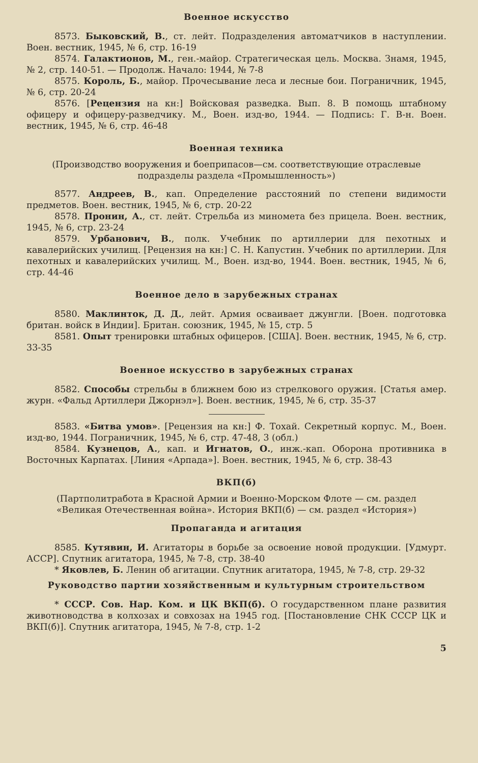Военное искусство
8573. Быковский, В., ст. лейт. Подразделения автоматчиков в наступлении. Воен. вестник, 1945, № 6, стр. 16-19
8574. Галактионов, М., ген.-майор. Стратегическая цель. Москва. Знамя, 1945, № 2, стр. 140-51. — Продолж. Начало: 1944, № 7-8
8575. Король, Б., майор. Прочесывание леса и лесные бои. Пограничник, 1945, № 6, стр. 20-24
8576. [Рецензия на кн:] Войсковая разведка. Вып. 8. В помощь штабному офицеру и офицеру-разведчику. М., Воен. изд-во, 1944. — Подпись: Г. В-н. Воен. вестник, 1945, № 6, стр. 46-48
Военная техника
(Производство вооружения и боеприпасов—см. соответствующие отраслевые подразделы раздела «Промышленность»)
8577. Андреев, В., кап. Определение расстояний по степени видимости предметов. Воен. вестник, 1945, № 6, стр. 20-22
8578. Пронин, А., ст. лейт. Стрельба из миномета без прицела. Воен. вестник, 1945, № 6, стр. 23-24
8579. Урбанович, В., полк. Учебник по артиллерии для пехотных и кавалерийских училищ. [Рецензия на кн:] С. Н. Капустин. Учебник по артиллерии. Для пехотных и кавалерийских училищ. М., Воен. изд-во, 1944. Воен. вестник, 1945, № 6, стр. 44-46
Военное дело в зарубежных странах
8580. Маклинток, Д. Д., лейт. Армия осваивает джунгли. [Воен. подготовка британ. войск в Индии]. Британ. союзник, 1945, № 15, стр. 5
8581. Опыт тренировки штабных офицеров. [США]. Воен. вестник, 1945, № 6, стр. 33-35
Военное искусство в зарубежных странах
8582. Способы стрельбы в ближнем бою из стрелкового оружия. [Статья амер. журн. «Фальд Артиллери Джорнэл»]. Воен. вестник, 1945, № 6, стр. 35-37
8583. «Битва умов». [Рецензия на кн:] Ф. Тохай. Секретный корпус. М., Воен. изд-во, 1944. Пограничник, 1945, № 6, стр. 47-48, 3 (обл.)
8584. Кузнецов, А., кап. и Игнатов, О., инж.-кап. Оборона противника в Восточных Карпатах. [Линия «Арпада»]. Воен. вестник, 1945, № 6, стр. 38-43
ВКП(б)
(Партполитработа в Красной Армии и Военно-Морском Флоте — см. раздел «Великая Отечественная война». История ВКП(б) — см. раздел «История»)
Пропаганда и агитация
8585. Кутявин, И. Агитаторы в борьбе за освоение новой продукции. [Удмурт. АССР]. Спутник агитатора, 1945, № 7-8, стр. 38-40
* Яковлев, Б. Ленин об агитации. Спутник агитатора, 1945, № 7-8, стр. 29-32
Руководство партии хозяйственным и культурным строительством
* СССР. Сов. Нар. Ком. и ЦК ВКП(б). О государственном плане развития животноводства в колхозах и совхозах на 1945 год. [Постановление СНК СССР ЦК и ВКП(б)]. Спутник агитатора, 1945, № 7-8, стр. 1-2
5